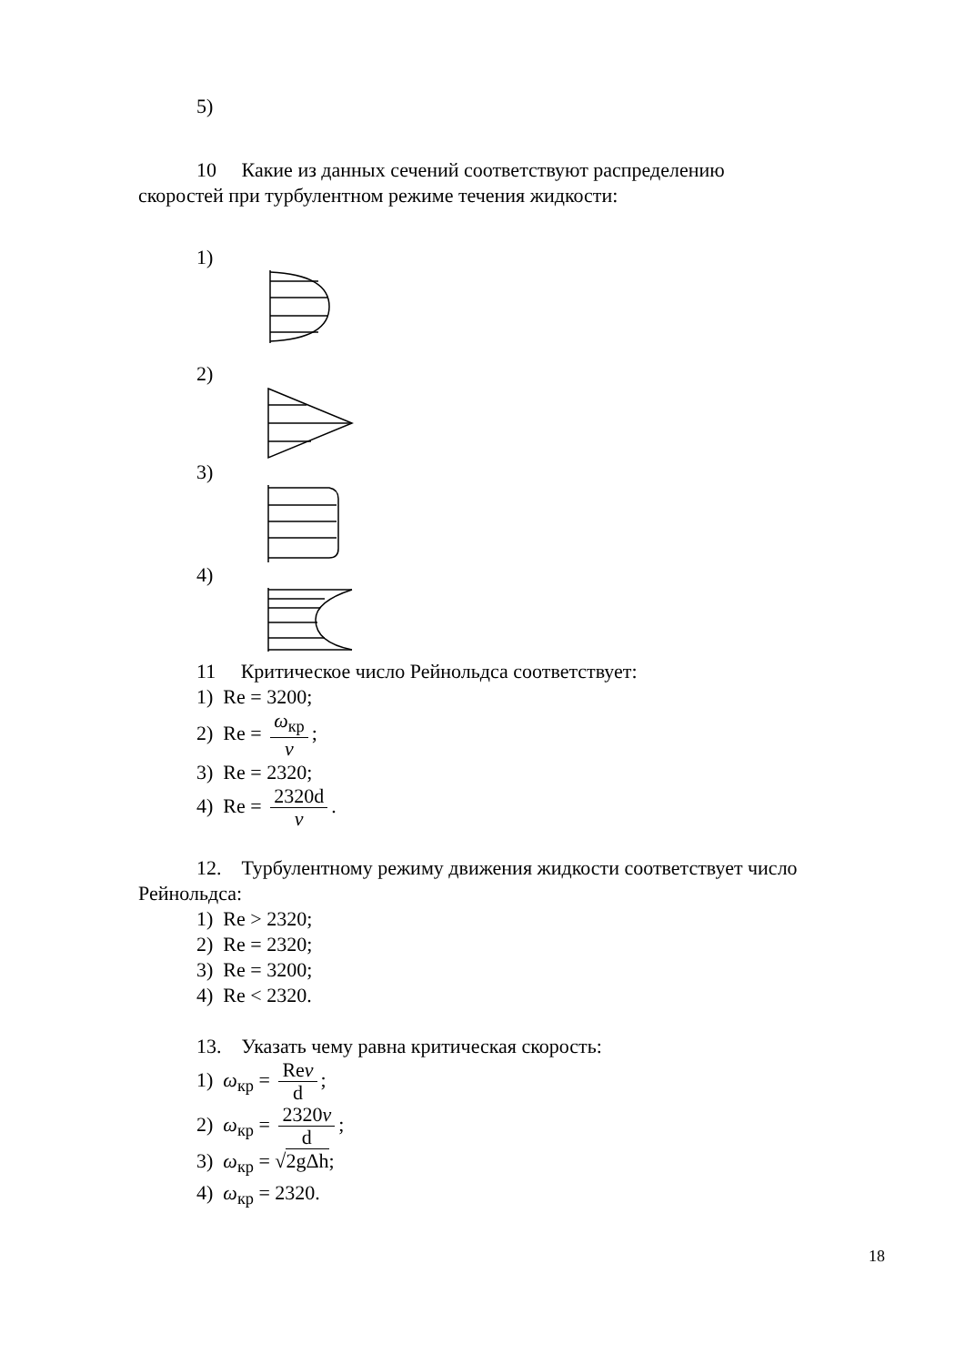5)
10 Какие из данных сечений соответствуют распределению
скоростей при турбулентном режиме течения жидкости:
1)
2)
3)
4)
11 Критическое число Рейнольдса соответствует:
1) Re = 3200;
2) Re = ω<sub>кр</sub> ν;
3) Re = 2320;
4) Re = 2320d ν.
12. Турбулентному режиму движения жидкости соответствует число
Рейнольдса:
1) Re > 2320;
2) Re = 2320;
3) Re = 3200;
4) Re < 2320.
13. Указать чему равна критическая скорость:
1) ω<sub>кр</sub> = Reν d;
2) ω<sub>кр</sub> = 2320ν d;
3) ω<sub>кр</sub> = √2gΔh;
4) ω<sub>кр</sub> = 2320.
18